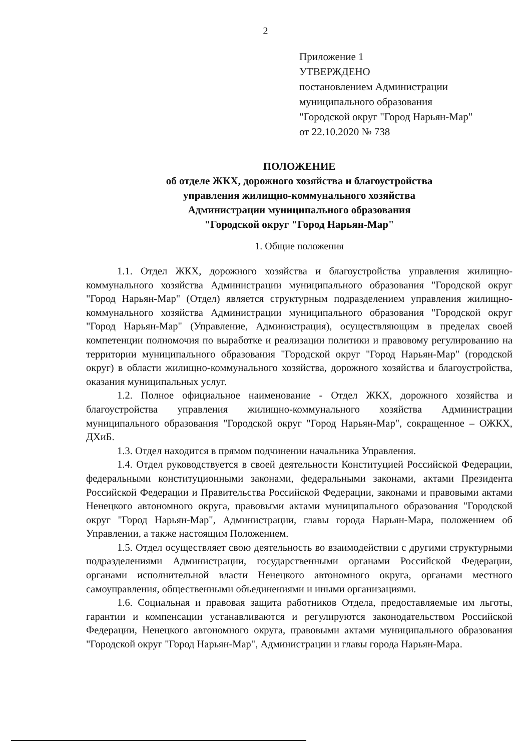2
Приложение 1
УТВЕРЖДЕНО
постановлением Администрации
муниципального образования
"Городской округ "Город Нарьян-Мар"
от 22.10.2020 № 738
ПОЛОЖЕНИЕ
об отделе ЖКХ, дорожного хозяйства и благоустройства
управления жилищно-коммунального хозяйства
Администрации муниципального образования
"Городской округ "Город Нарьян-Мар"
1. Общие положения
1.1. Отдел ЖКХ, дорожного хозяйства и благоустройства управления жилищно-коммунального хозяйства Администрации муниципального образования "Городской округ "Город Нарьян-Мар" (Отдел) является структурным подразделением управления жилищно-коммунального хозяйства Администрации муниципального образования "Городской округ "Город Нарьян-Мар" (Управление, Администрация), осуществляющим в пределах своей компетенции полномочия по выработке и реализации политики и правовому регулированию на территории муниципального образования "Городской округ "Город Нарьян-Мар" (городской округ) в области жилищно-коммунального хозяйства, дорожного хозяйства и благоустройства, оказания муниципальных услуг.
1.2. Полное официальное наименование - Отдел ЖКХ, дорожного хозяйства и благоустройства управления жилищно-коммунального хозяйства Администрации муниципального образования "Городской округ "Город Нарьян-Мар", сокращенное – ОЖКХ, ДХиБ.
1.3. Отдел находится в прямом подчинении начальника Управления.
1.4. Отдел руководствуется в своей деятельности Конституцией Российской Федерации, федеральными конституционными законами, федеральными законами, актами Президента Российской Федерации и Правительства Российской Федерации, законами и правовыми актами Ненецкого автономного округа, правовыми актами муниципального образования "Городской округ "Город Нарьян-Мар", Администрации, главы города Нарьян-Мара, положением об Управлении, а также настоящим Положением.
1.5. Отдел осуществляет свою деятельность во взаимодействии с другими структурными подразделениями Администрации, государственными органами Российской Федерации, органами исполнительной власти Ненецкого автономного округа, органами местного самоуправления, общественными объединениями и иными организациями.
1.6. Социальная и правовая защита работников Отдела, предоставляемые им льготы, гарантии и компенсации устанавливаются и регулируются законодательством Российской Федерации, Ненецкого автономного округа, правовыми актами муниципального образования "Городской округ "Город Нарьян-Мар", Администрации и главы города Нарьян-Мара.